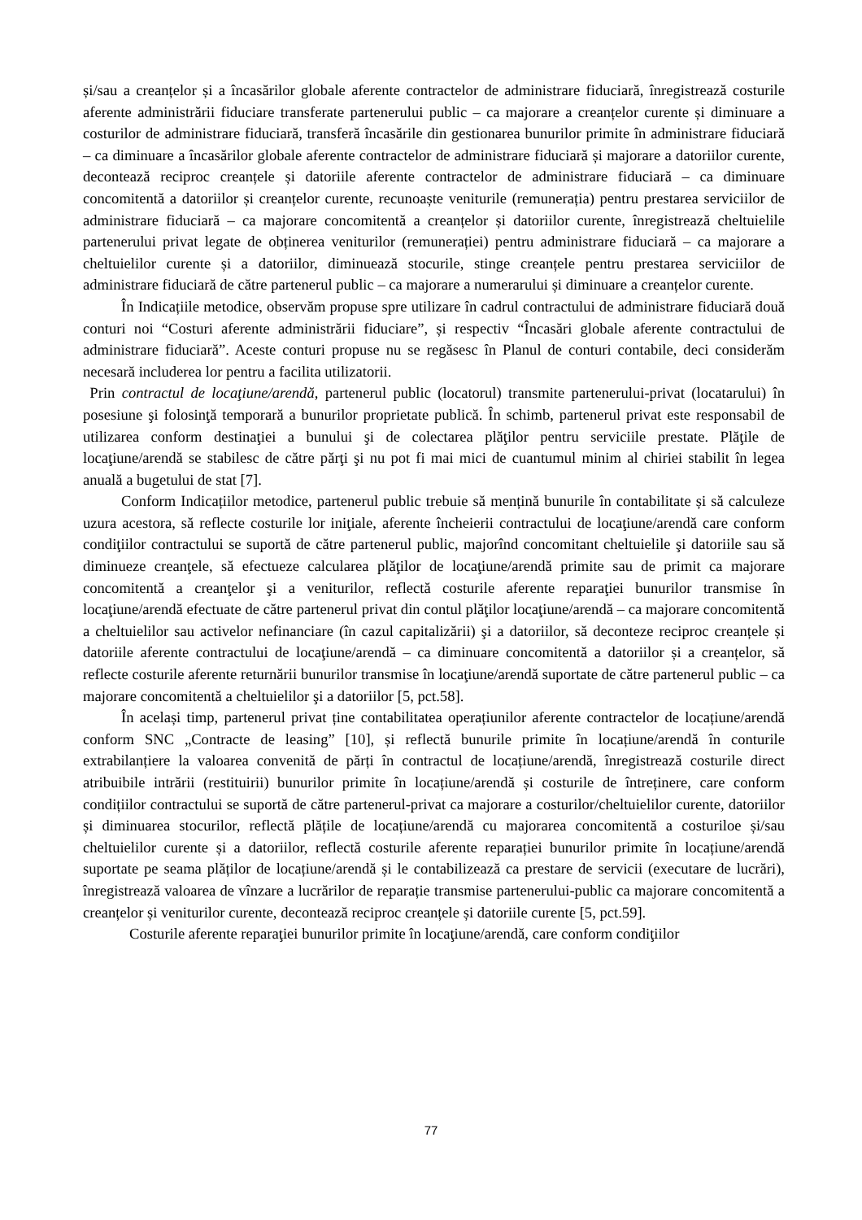și/sau a creanțelor și a încasărilor globale aferente contractelor de administrare fiduciară, înregistrează costurile aferente administrării fiduciare transferate partenerului public – ca majorare a creanțelor curente și diminuare a costurilor de administrare fiduciară, transferă încasările din gestionarea bunurilor primite în administrare fiduciară – ca diminuare a încasărilor globale aferente contractelor de administrare fiduciară și majorare a datoriilor curente, decontează reciproc creanțele și datoriile aferente contractelor de administrare fiduciară – ca diminuare concomitentă a datoriilor și creanțelor curente, recunoaște veniturile (remunerația) pentru prestarea serviciilor de administrare fiduciară – ca majorare concomitentă a creanțelor și datoriilor curente, înregistrează cheltuielile partenerului privat legate de obținerea veniturilor (remunerației) pentru administrare fiduciară – ca majorare a cheltuielilor curente și a datoriilor, diminuează stocurile, stinge creanțele pentru prestarea serviciilor de administrare fiduciară de către partenerul public – ca majorare a numerarului și diminuare a creanțelor curente.
În Indicațiile metodice, observăm propuse spre utilizare în cadrul contractului de administrare fiduciară două conturi noi “Costuri aferente administrării fiduciare”, și respectiv “Încasări globale aferente contractului de administrare fiduciară”. Aceste conturi propuse nu se regăsesc în Planul de conturi contabile, deci considerăm necesară includerea lor pentru a facilita utilizatorii.
Prin contractul de locaţiune/arendă, partenerul public (locatorul) transmite partenerului-privat (locatarului) în posesiune şi folosinţă temporară a bunurilor proprietate publică. În schimb, partenerul privat este responsabil de utilizarea conform destinaţiei a bunului şi de colectarea plăţilor pentru serviciile prestate. Plăţile de locaţiune/arendă se stabilesc de către părţi şi nu pot fi mai mici de cuantumul minim al chiriei stabilit în legea anuală a bugetului de stat [7].
Conform Indicațiilor metodice, partenerul public trebuie să mențină bunurile în contabilitate și să calculeze uzura acestora, să reflecte costurile lor iniţiale, aferente încheierii contractului de locaţiune/arendă care conform condiţiilor contractului se suportă de către partenerul public, majorînd concomitant cheltuielile şi datoriile sau să diminueze creanţele, să efectueze calcularea plăţilor de locaţiune/arendă primite sau de primit ca majorare concomitentă a creanţelor şi a veniturilor, reflectă costurile aferente reparaţiei bunurilor transmise în locaţiune/arendă efectuate de către partenerul privat din contul plăţilor locaţiune/arendă – ca majorare concomitentă a cheltuielilor sau activelor nefinanciare (în cazul capitalizării) şi a datoriilor, să deconteze reciproc creanțele și datoriile aferente contractului de locaţiune/arendă – ca diminuare concomitentă a datoriilor și a creanțelor, să reflecte costurile aferente returnării bunurilor transmise în locaţiune/arendă suportate de către partenerul public – ca majorare concomitentă a cheltuielilor şi a datoriilor [5, pct.58].
În același timp, partenerul privat ține contabilitatea operațiunilor aferente contractelor de locațiune/arendă conform SNC „Contracte de leasing” [10], și reflectă bunurile primite în locațiune/arendă în conturile extrabilanțiere la valoarea convenită de părți în contractul de locațiune/arendă, înregistrează costurile direct atribuibile intrării (restituirii) bunurilor primite în locațiune/arendă și costurile de întreținere, care conform condițiilor contractului se suportă de către partenerul-privat ca majorare a costurilor/cheltuielilor curente, datoriilor și diminuarea stocurilor, reflectă plățile de locațiune/arendă cu majorarea concomitentă a costuriloe și/sau cheltuielilor curente și a datoriilor, reflectă costurile aferente reparației bunurilor primite în locațiune/arendă suportate pe seama plăților de locațiune/arendă și le contabilizează ca prestare de servicii (executare de lucrări), înregistrează valoarea de vînzare a lucrărilor de reparație transmise partenerului-public ca majorare concomitentă a creanțelor și veniturilor curente, decontează reciproc creanțele și datoriile curente [5, pct.59].
Costurile aferente reparaţiei bunurilor primite în locaţiune/arendă, care conform condiţiilor
77